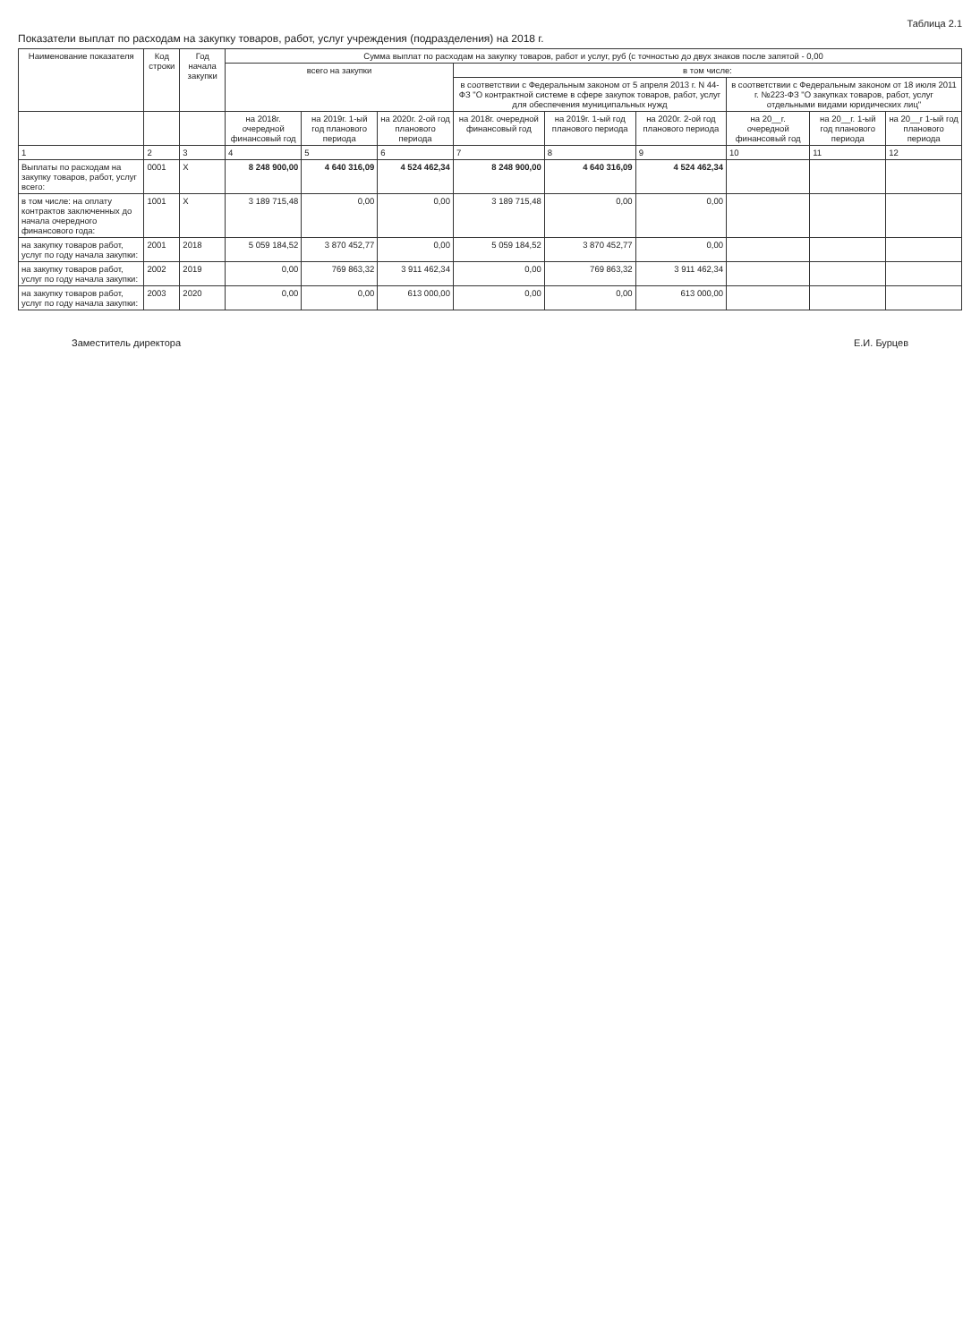Таблица 2.1
Показатели выплат по расходам на закупку товаров, работ, услуг учреждения (подразделения) на 2018 г.
| Наименование показателя | Код строки | Год начала закупки | Сумма выплат по расходам на закупку товаров, работ и услуг, руб (с точностью до двух знаков после запятой - 0,00 | | | | | | | | |
| --- | --- | --- | --- | --- | --- | --- | --- | --- | --- | --- | --- |
| | | | всего на закупки | | | в том числе: | | | | | |
| | | | | | | в соответствии с Федеральным законом от 5 апреля 2013 г. N 44-ФЗ "О контрактной системе в сфере закупок товаров, работ, услуг для обеспечения муниципальных нужд | | | в соответствии с Федеральным законом от 18 июля 2011 г. №223-ФЗ "О закупках товаров, работ, услуг отдельными видами юридических лиц" | | |
| | | | на 2018г. очередной финансовый год | на 2019г. 1-ый год планового периода | на 2020г. 2-ой год планового периода | на 2018г. очередной финансовый год | на 2019г. 1-ый год планового периода | на 2020г. 2-ой год планового периода | на 20__г. очередной финансовый год | на 20__г. 1-ый год планового периода | на 20__г 1-ый год планового периода |
| 1 | 2 | 3 | 4 | 5 | 6 | 7 | 8 | 9 | 10 | 11 | 12 |
| Выплаты по расходам на закупку товаров, работ, услуг всего: | 0001 | X | 8 248 900,00 | 4 640 316,09 | 4 524 462,34 | 8 248 900,00 | 4 640 316,09 | 4 524 462,34 | | | |
| в том числе: на оплату контрактов заключенных до начала очередного финансового года: | 1001 | X | 3 189 715,48 | 0,00 | 0,00 | 3 189 715,48 | 0,00 | 0,00 | | | |
| на закупку товаров работ, услуг по году начала закупки: | 2001 | 2018 | 5 059 184,52 | 3 870 452,77 | 0,00 | 5 059 184,52 | 3 870 452,77 | 0,00 | | | |
| на закупку товаров работ, услуг по году начала закупки: | 2002 | 2019 | 0,00 | 769 863,32 | 3 911 462,34 | 0,00 | 769 863,32 | 3 911 462,34 | | | |
| на закупку товаров работ, услуг по году начала закупки: | 2003 | 2020 | 0,00 | 0,00 | 613 000,00 | 0,00 | 0,00 | 613 000,00 | | | |
Заместитель директора Е.И. Бурцев